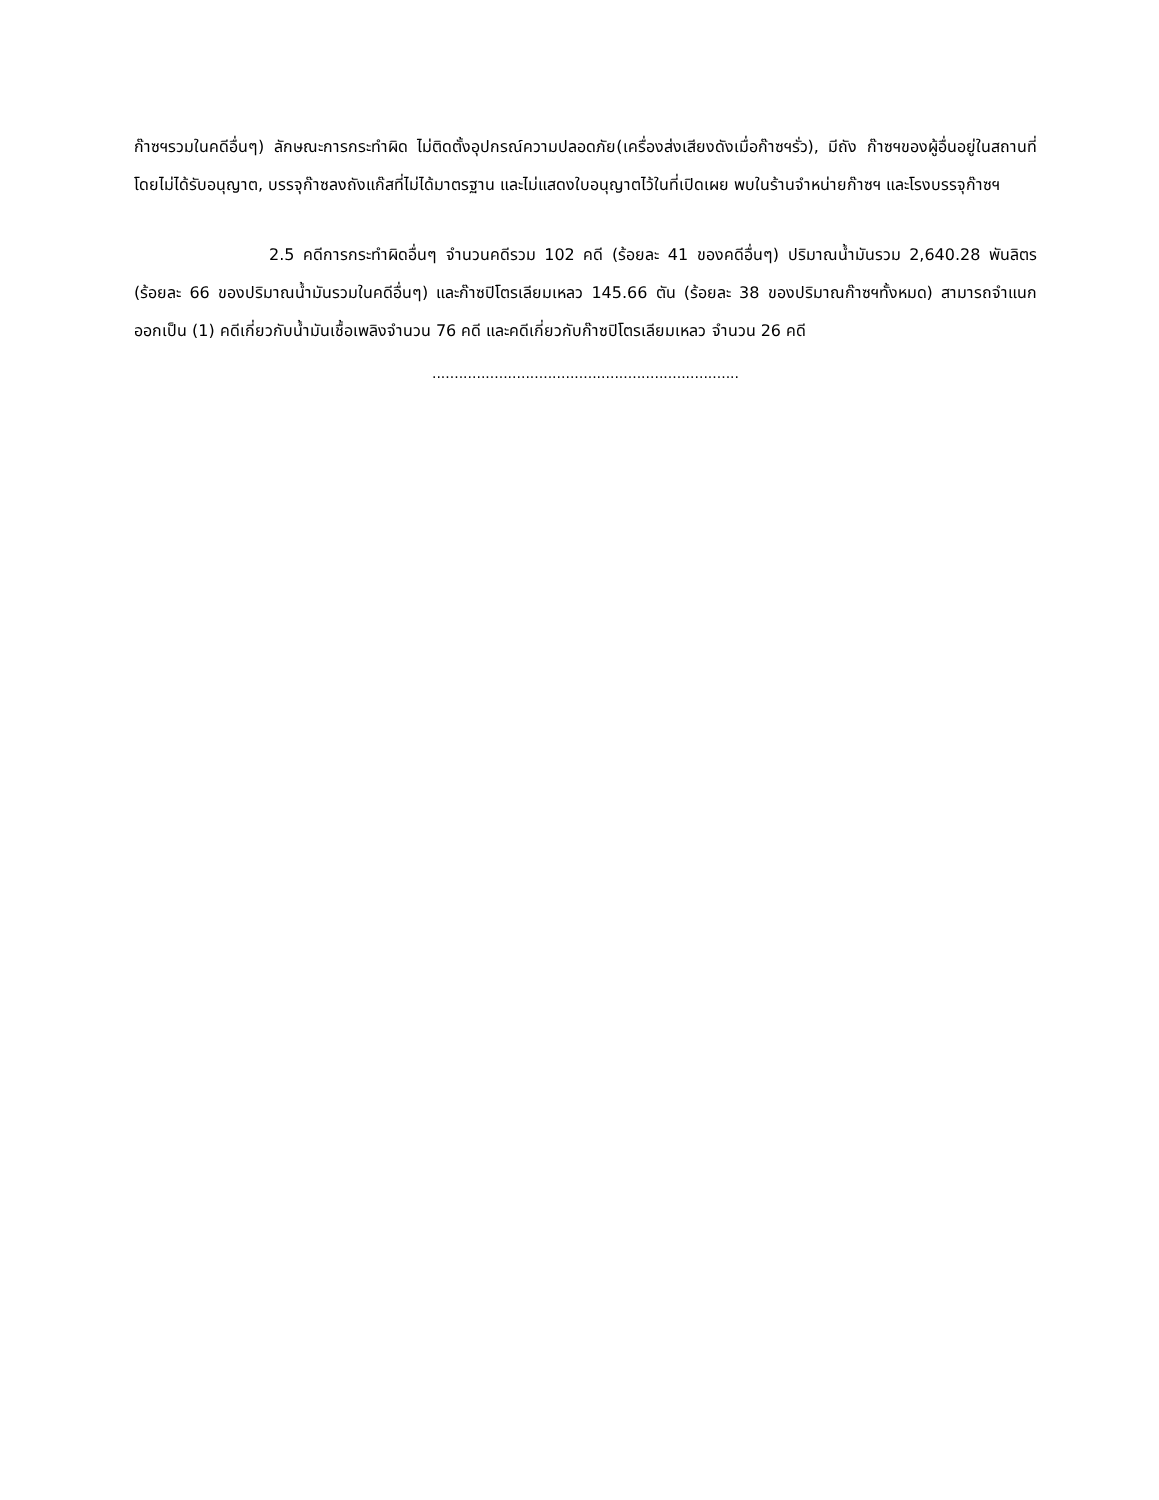ก๊าซฯรวมในคดีอื่นๆ) ลักษณะการกระทำผิด ไม่ติดตั้งอุปกรณ์ความปลอดภัย(เครื่องส่งเสียงดังเมื่อก๊าซฯรั่ว), มีถัง ก๊าซฯของผู้อื่นอยู่ในสถานที่โดยไม่ได้รับอนุญาต, บรรจุก๊าซลงถังแก๊สที่ไม่ได้มาตรฐาน และไม่แสดงใบอนุญาตไว้ในที่เปิดเผย พบในร้านจำหน่ายก๊าซฯ และโรงบรรจุก๊าซฯ
2.5 คดีการกระทำผิดอื่นๆ จำนวนคดีรวม 102 คดี (ร้อยละ 41 ของคดีอื่นๆ) ปริมาณน้ำมันรวม 2,640.28 พันลิตร (ร้อยละ 66 ของปริมาณน้ำมันรวมในคดีอื่นๆ) และก๊าซปิโตรเลียมเหลว 145.66 ตัน (ร้อยละ 38 ของปริมาณก๊าซฯทั้งหมด) สามารถจำแนกออกเป็น (1) คดีเกี่ยวกับน้ำมันเชื้อเพลิงจำนวน 76 คดี และคดีเกี่ยวกับก๊าซปิโตรเลียมเหลว จำนวน 26 คดี
.....................................................................